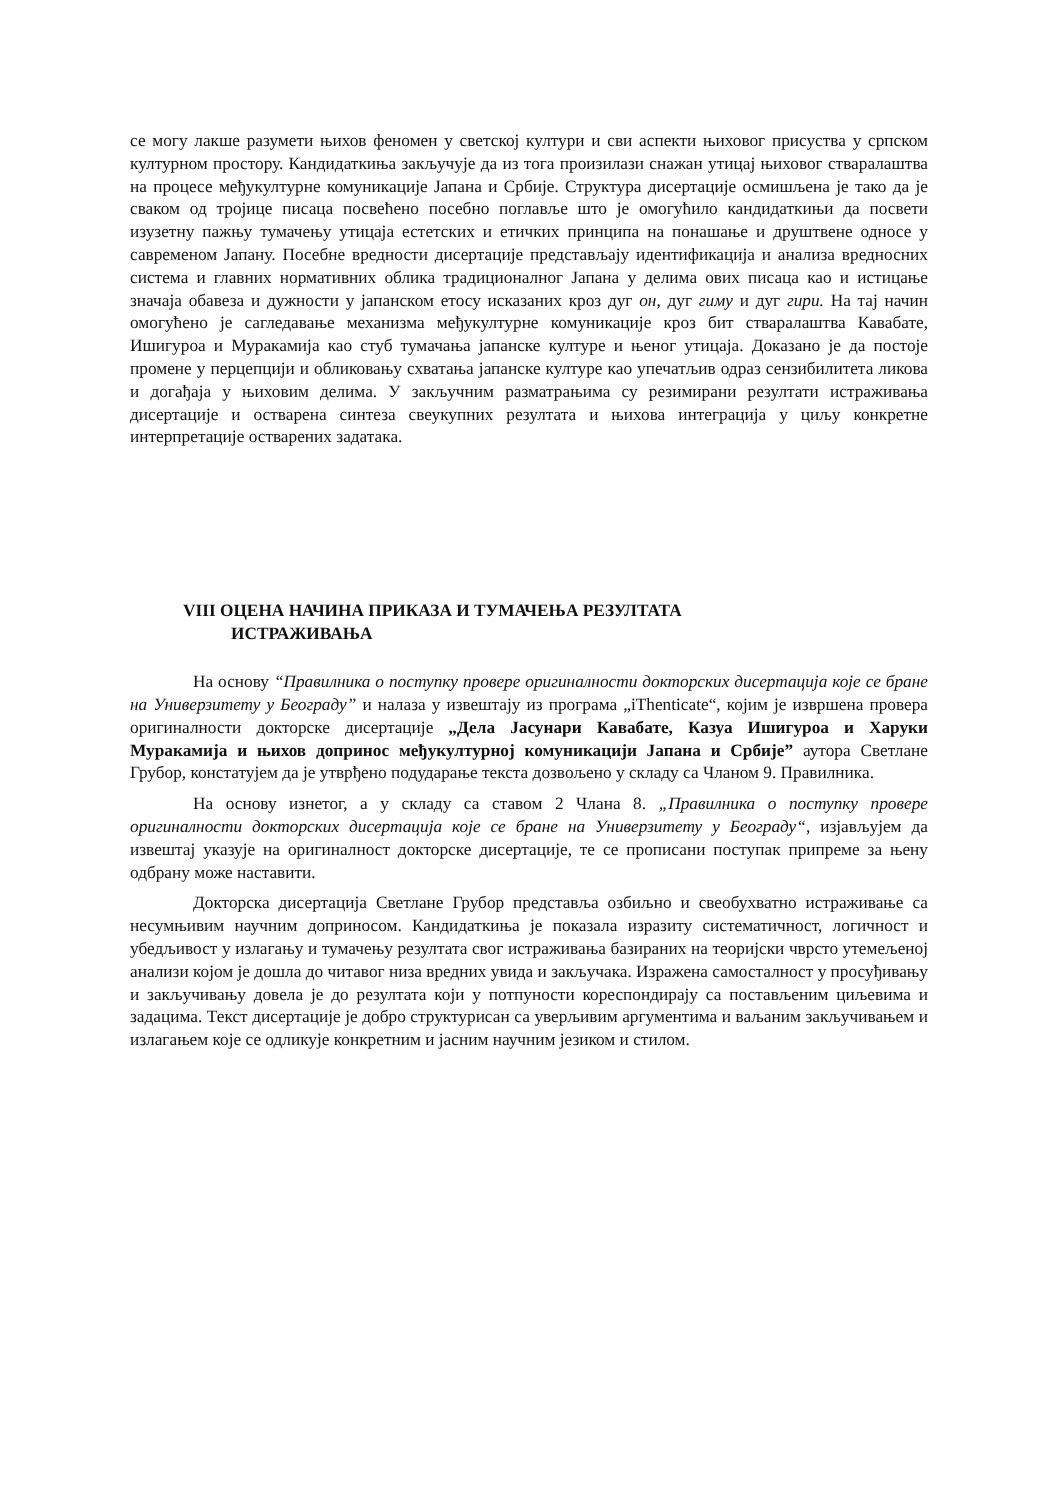се могу лакше разумети њихов феномен у светској култури и сви аспекти њиховог присуства у српском културном простору. Кандидаткиња закључује да из тога произилази снажан утицај њиховог стваралаштва на процесе међукултурне комуникације Јапана и Србије. Структура дисертације осмишљена је тако да је сваком од тројице писаца посвећено посебно поглавље што је омогућило кандидаткињи да посвети изузетну пажњу тумачењу утицаја естетских и етичких принципа на понашање и друштвене односе у савременом Јапану. Посебне вредности дисертације представљају идентификација и анализа вредносних система и главних нормативних облика традиционалног Јапана у делима ових писаца као и истицање значаја обавеза и дужности у јапанском етосу исказаних кроз дуг он, дуг гиму и дуг гири. На тај начин омогућено је сагледавање механизма међукултурне комуникације кроз бит стваралаштва Кавабате, Ишигуроа и Муракамија као стуб тумачања јапанске културе и њеног утицаја. Доказано је да постоје промене у перцепцији и обликовању схватања јапанске културе као упечатљив одраз сензибилитета ликова и догађаја у њиховим делима. У закључним разматрањима су резимирани резултати истраживања дисертације и остварена синтеза свеукупних резултата и њихова интеграција у циљу конкретне интерпретације остварених задатака.
VIII ОЦЕНА НАЧИНА ПРИКАЗА И ТУМАЧЕЊА РЕЗУЛТАТА
ИСТРАЖИВАЊА
На основу “Правилника о поступку провере оригиналности докторских дисертација које се бране на Универзитету у Београду” и налаза у извештају из програма „iThenticate“, којим је извршена провера оригиналности докторске дисертације „Дела Јасунари Кавабате, Казуа Ишигуроа и Харуки Муракамија и њихов допринос међукултурној комуникацији Јапана и Србије” аутора Светлане Грубор, констатујем да је утврђено подударање текста дозвољено у складу са Чланом 9. Правилника.
На основу изнетог, а у складу са ставом 2 Члана 8. „Правилника о поступку провере оригиналности докторских дисертација које се бране на Универзитету у Београду“, изјављујем да извештај указује на оригиналност докторске дисертације, те се прописани поступак припреме за њену одбрану може наставити.
Докторска дисертација Светлане Грубор представља озбиљно и свеобухватно истраживање са несумњивим научним доприносом. Кандидаткиња је показала изразиту систематичност, логичност и убедљивост у излагању и тумачењу резултата свог истраживања базираних на теоријски чврсто утемељеној анализи којом је дошла до читавог низа вредних увида и закључака. Изражена самосталност у просуђивању и закључивању довела је до резултата који у потпуности кореспондирају са постављеним циљевима и задацима. Текст дисертације је добро структурисан са уверљивим аргументима и ваљаним закључивањем и излагањем које се одликује конкретним и јасним научним језиком и стилом.